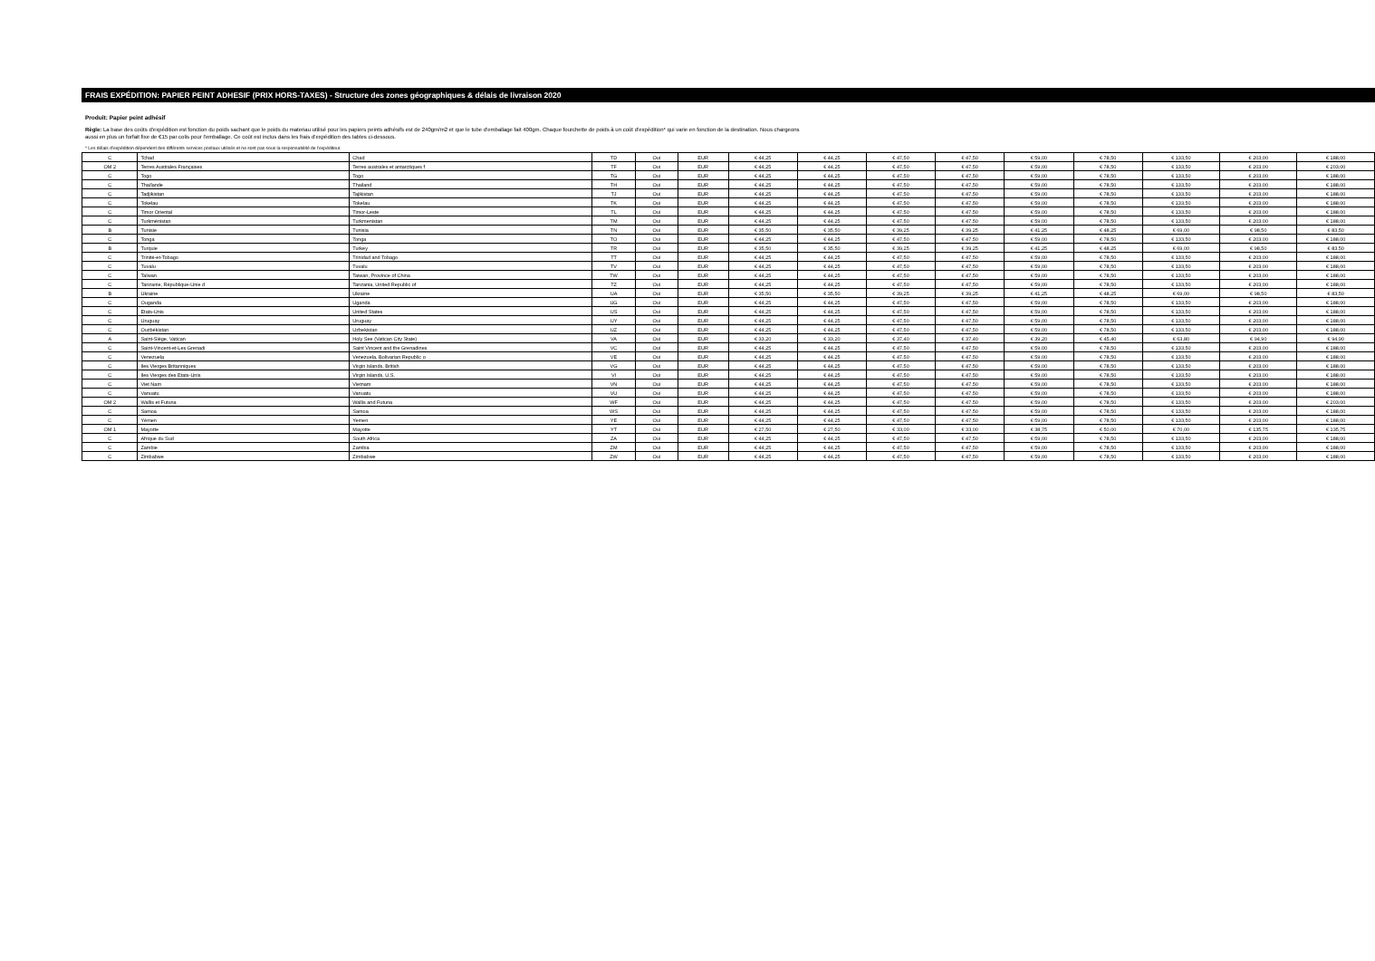FRAIS EXPÉDITION: PAPIER PEINT ADHESIF (PRIX HORS-TAXES) - Structure des zones géographiques & délais de livraison 2020
Produit: Papier peint adhésif
Règle: La base des coûts d'expédition est fonction du poids sachant que le poids du materiau utilisé pour les papiers peints adhésifs est de 240gm/m2 et que le tube d'emballage fait 400gm. Chaque fourchette de poids à un coût d'expédition* qui varie en fonction de la destination. Nous chargeons aussi en plus un forfait fixe de €15 par colis pour l'emballage. Ce coût est inclus dans les frais d'expédition des tables ci-dessous.
* Les délais d'expédition dépendent des différents services postaux utilisés et ne sont pas sous la responsabilité de l'expéditeur.
| C | Tchad | Chad | TD | Oui | EUR | € 44,25 | € 44,25 | € 47,50 | € 47,50 | € 59,00 | € 78,50 | € 133,50 | € 203,00 | € 188,00 |
| OM 2 | Terres Australes Françaises | Terres australes et antarctiques f | TF | Oui | EUR | € 44,25 | € 44,25 | € 47,50 | € 47,50 | € 59,00 | € 78,50 | € 133,50 | € 203,00 | € 203,00 |
| C | Togo | Togo | TG | Oui | EUR | € 44,25 | € 44,25 | € 47,50 | € 47,50 | € 59,00 | € 78,50 | € 133,50 | € 203,00 | € 188,00 |
| C | Thaïlande | Thailand | TH | Oui | EUR | € 44,25 | € 44,25 | € 47,50 | € 47,50 | € 59,00 | € 78,50 | € 133,50 | € 203,00 | € 188,00 |
| C | Tadjikistan | Tajikistan | TJ | Oui | EUR | € 44,25 | € 44,25 | € 47,50 | € 47,50 | € 59,00 | € 78,50 | € 133,50 | € 203,00 | € 188,00 |
| C | Tokelau | Tokelau | TK | Oui | EUR | € 44,25 | € 44,25 | € 47,50 | € 47,50 | € 59,00 | € 78,50 | € 133,50 | € 203,00 | € 188,00 |
| C | Timor Oriental | Timor-Leste | TL | Oui | EUR | € 44,25 | € 44,25 | € 47,50 | € 47,50 | € 59,00 | € 78,50 | € 133,50 | € 203,00 | € 188,00 |
| C | Turkménistan | Turkmenistan | TM | Oui | EUR | € 44,25 | € 44,25 | € 47,50 | € 47,50 | € 59,00 | € 78,50 | € 133,50 | € 203,00 | € 188,00 |
| B | Tunisie | Tunisia | TN | Oui | EUR | € 35,50 | € 35,50 | € 39,25 | € 39,25 | € 41,25 | € 48,25 | € 69,00 | € 98,50 | € 83,50 |
| C | Tonga | Tonga | TO | Oui | EUR | € 44,25 | € 44,25 | € 47,50 | € 47,50 | € 59,00 | € 78,50 | € 133,50 | € 203,00 | € 188,00 |
| B | Turquie | Turkey | TR | Oui | EUR | € 35,50 | € 35,50 | € 39,25 | € 39,25 | € 41,25 | € 48,25 | € 69,00 | € 98,50 | € 83,50 |
| C | Trinité-et-Tobago | Trinidad and Tobago | TT | Oui | EUR | € 44,25 | € 44,25 | € 47,50 | € 47,50 | € 59,00 | € 78,50 | € 133,50 | € 203,00 | € 188,00 |
| C | Tuvalu | Tuvalu | TV | Oui | EUR | € 44,25 | € 44,25 | € 47,50 | € 47,50 | € 59,00 | € 78,50 | € 133,50 | € 203,00 | € 188,00 |
| C | Taïwan | Taiwan, Province of China | TW | Oui | EUR | € 44,25 | € 44,25 | € 47,50 | € 47,50 | € 59,00 | € 78,50 | € 133,50 | € 203,00 | € 188,00 |
| C | Tanzanie, République-Unie d | Tanzania, United Republic of | TZ | Oui | EUR | € 44,25 | € 44,25 | € 47,50 | € 47,50 | € 59,00 | € 78,50 | € 133,50 | € 203,00 | € 188,00 |
| B | Ukraine | Ukraine | UA | Oui | EUR | € 35,50 | € 35,50 | € 39,25 | € 39,25 | € 41,25 | € 48,25 | € 69,00 | € 98,50 | € 83,50 |
| C | Ouganda | Uganda | UG | Oui | EUR | € 44,25 | € 44,25 | € 47,50 | € 47,50 | € 59,00 | € 78,50 | € 133,50 | € 203,00 | € 188,00 |
| C | Etats-Unis | United States | US | Oui | EUR | € 44,25 | € 44,25 | € 47,50 | € 47,50 | € 59,00 | € 78,50 | € 133,50 | € 203,00 | € 188,00 |
| C | Uruguay | Uruguay | UY | Oui | EUR | € 44,25 | € 44,25 | € 47,50 | € 47,50 | € 59,00 | € 78,50 | € 133,50 | € 203,00 | € 188,00 |
| C | Ouzbékistan | Uzbekistan | UZ | Oui | EUR | € 44,25 | € 44,25 | € 47,50 | € 47,50 | € 59,00 | € 78,50 | € 133,50 | € 203,00 | € 188,00 |
| A | Saint-Siège, Vatican | Holy See (Vatican City State) | VA | Oui | EUR | € 33,20 | € 33,20 | € 37,40 | € 37,40 | € 39,20 | € 45,40 | € 63,80 | € 94,90 | € 94,90 |
| C | Saint-Vincent-et-Les Grenadi | Saint Vincent and the Grenadines | VC | Oui | EUR | € 44,25 | € 44,25 | € 47,50 | € 47,50 | € 59,00 | € 78,50 | € 133,50 | € 203,00 | € 188,00 |
| C | Venezuela | Venezuela, Bolivarian Republic o | VE | Oui | EUR | € 44,25 | € 44,25 | € 47,50 | € 47,50 | € 59,00 | € 78,50 | € 133,50 | € 203,00 | € 188,00 |
| C | Iles Vierges Britanniques | Virgin Islands, British | VG | Oui | EUR | € 44,25 | € 44,25 | € 47,50 | € 47,50 | € 59,00 | € 78,50 | € 133,50 | € 203,00 | € 188,00 |
| C | Iles Vierges des Etats-Unis | Virgin Islands, U.S. | VI | Oui | EUR | € 44,25 | € 44,25 | € 47,50 | € 47,50 | € 59,00 | € 78,50 | € 133,50 | € 203,00 | € 188,00 |
| C | Viet Nam | Vietnam | VN | Oui | EUR | € 44,25 | € 44,25 | € 47,50 | € 47,50 | € 59,00 | € 78,50 | € 133,50 | € 203,00 | € 188,00 |
| C | Vanuatu | Vanuatu | VU | Oui | EUR | € 44,25 | € 44,25 | € 47,50 | € 47,50 | € 59,00 | € 78,50 | € 133,50 | € 203,00 | € 188,00 |
| OM 2 | Wallis et Futuna | Wallis and Futuna | WF | Oui | EUR | € 44,25 | € 44,25 | € 47,50 | € 47,50 | € 59,00 | € 78,50 | € 133,50 | € 203,00 | € 203,00 |
| C | Samoa | Samoa | WS | Oui | EUR | € 44,25 | € 44,25 | € 47,50 | € 47,50 | € 59,00 | € 78,50 | € 133,50 | € 203,00 | € 188,00 |
| C | Yémen | Yemen | YE | Oui | EUR | € 44,25 | € 44,25 | € 47,50 | € 47,50 | € 59,00 | € 78,50 | € 133,50 | € 203,00 | € 188,00 |
| OM 1 | Mayotte | Mayotte | YT | Oui | EUR | € 27,50 | € 27,50 | € 33,00 | € 33,00 | € 38,75 | € 50,00 | € 70,00 | € 135,75 | € 135,75 |
| C | Afrique du Sud | South Africa | ZA | Oui | EUR | € 44,25 | € 44,25 | € 47,50 | € 47,50 | € 59,00 | € 78,50 | € 133,50 | € 203,00 | € 188,00 |
| C | Zambie | Zambia | ZM | Oui | EUR | € 44,25 | € 44,25 | € 47,50 | € 47,50 | € 59,00 | € 78,50 | € 133,50 | € 203,00 | € 188,00 |
| C | Zimbabwe | Zimbabwe | ZW | Oui | EUR | € 44,25 | € 44,25 | € 47,50 | € 47,50 | € 59,00 | € 78,50 | € 133,50 | € 203,00 | € 188,00 |